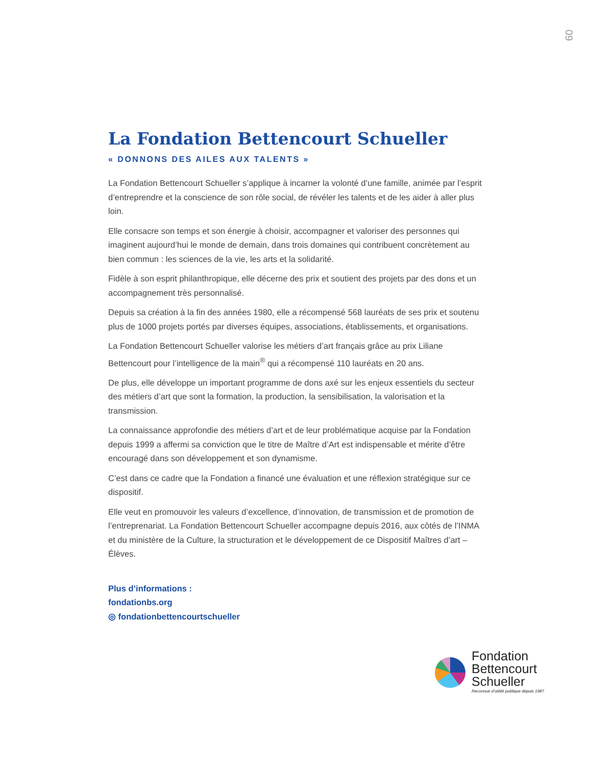09
La Fondation Bettencourt Schueller
« DONNONS DES AILES AUX TALENTS »
La Fondation Bettencourt Schueller s’applique à incarner la volonté d’une famille, animée par l’esprit d’entreprendre et la conscience de son rôle social, de révéler les talents et de les aider à aller plus loin.
Elle consacre son temps et son énergie à choisir, accompagner et valoriser des personnes qui imaginent aujourd’hui le monde de demain, dans trois domaines qui contribuent concrètement au bien commun : les sciences de la vie, les arts et la solidarité.
Fidèle à son esprit philanthropique, elle décerne des prix et soutient des projets par des dons et un accompagnement très personnalisé.
Depuis sa création à la fin des années 1980, elle a récompensé 568 lauréats de ses prix et soutenu plus de 1000 projets portés par diverses équipes, associations, établissements, et organisations.
La Fondation Bettencourt Schueller valorise les métiers d’art français grâce au prix Liliane Bettencourt pour l’intelligence de la main<sup>®</sup> qui a récompensé 110 lauréats en 20 ans.
De plus, elle développe un important programme de dons axé sur les enjeux essentiels du secteur des métiers d’art que sont la formation, la production, la sensibilisation, la valorisation et la transmission.
La connaissance approfondie des métiers d’art et de leur problématique acquise par la Fondation depuis 1999 a affermi sa conviction que le titre de Maître d’Art est indispensable et mérite d’être encouragé dans son développement et son dynamisme.
C’est dans ce cadre que la Fondation a financé une évaluation et une réflexion stratégique sur ce dispositif.
Elle veut en promouvoir les valeurs d’excellence, d’innovation, de transmission et de promotion de l’entreprenariat. La Fondation Bettencourt Schueller accompagne depuis 2016, aux côtés de l’INMA et du ministère de la Culture, la structuration et le développement de ce Dispositif Maîtres d’art – Élèves.
Plus d’informations :
fondationbs.org
◎ fondationbettencourtschueller
Fondation
Bettencourt
Schueller
Reconnue d’utilité publique depuis 1987